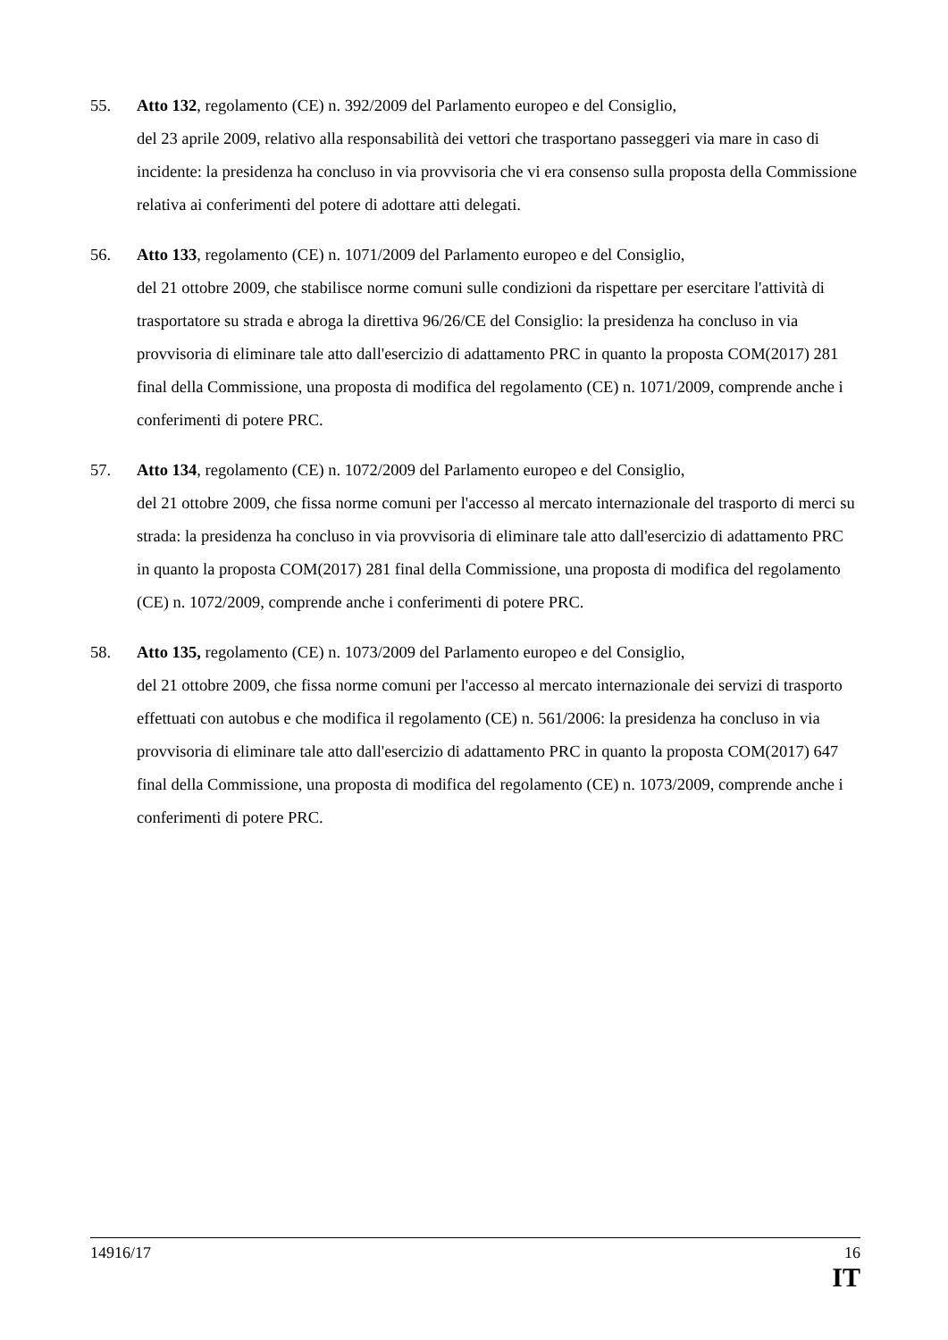55. Atto 132, regolamento (CE) n. 392/2009 del Parlamento europeo e del Consiglio,
del 23 aprile 2009, relativo alla responsabilità dei vettori che trasportano passeggeri via mare in caso di incidente: la presidenza ha concluso in via provvisoria che vi era consenso sulla proposta della Commissione relativa ai conferimenti del potere di adottare atti delegati.
56. Atto 133, regolamento (CE) n. 1071/2009 del Parlamento europeo e del Consiglio,
del 21 ottobre 2009, che stabilisce norme comuni sulle condizioni da rispettare per esercitare l'attività di trasportatore su strada e abroga la direttiva 96/26/CE del Consiglio: la presidenza ha concluso in via provvisoria di eliminare tale atto dall'esercizio di adattamento PRC in quanto la proposta COM(2017) 281 final della Commissione, una proposta di modifica del regolamento (CE) n. 1071/2009, comprende anche i conferimenti di potere PRC.
57. Atto 134, regolamento (CE) n. 1072/2009 del Parlamento europeo e del Consiglio,
del 21 ottobre 2009, che fissa norme comuni per l'accesso al mercato internazionale del trasporto di merci su strada: la presidenza ha concluso in via provvisoria di eliminare tale atto dall'esercizio di adattamento PRC in quanto la proposta COM(2017) 281 final della Commissione, una proposta di modifica del regolamento (CE) n. 1072/2009, comprende anche i conferimenti di potere PRC.
58. Atto 135, regolamento (CE) n. 1073/2009 del Parlamento europeo e del Consiglio,
del 21 ottobre 2009, che fissa norme comuni per l'accesso al mercato internazionale dei servizi di trasporto effettuati con autobus e che modifica il regolamento (CE) n. 561/2006: la presidenza ha concluso in via provvisoria di eliminare tale atto dall'esercizio di adattamento PRC in quanto la proposta COM(2017) 647 final della Commissione, una proposta di modifica del regolamento (CE) n. 1073/2009, comprende anche i conferimenti di potere PRC.
14916/17 16
IT